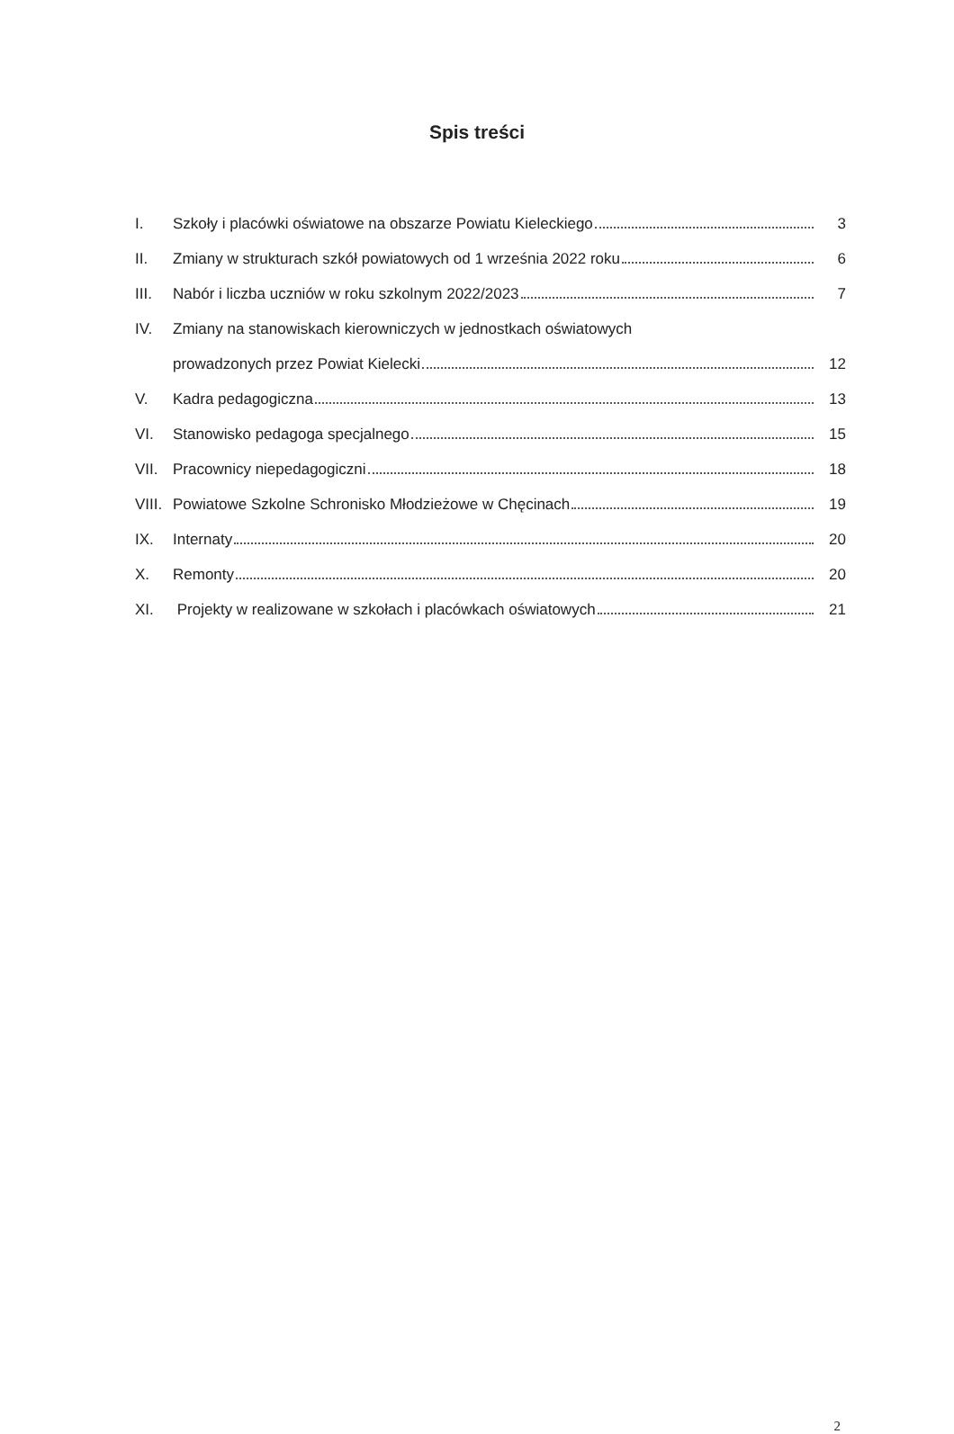Spis treści
I. Szkoły i placówki oświatowe na obszarze Powiatu Kieleckiego 3
II. Zmiany w strukturach szkół powiatowych od 1 września 2022 roku 6
III. Nabór i liczba uczniów w roku szkolnym 2022/2023 7
IV. Zmiany na stanowiskach kierowniczych w jednostkach oświatowych
prowadzonych przez Powiat Kielecki 12
V. Kadra pedagogiczna 13
VI. Stanowisko pedagoga specjalnego 15
VII. Pracownicy niepedagogiczni 18
VIII. Powiatowe Szkolne Schronisko Młodzieżowe w Chęcinach 19
IX. Internaty 20
X. Remonty 20
XI. Projekty w realizowane w szkołach i placówkach oświatowych 21
2